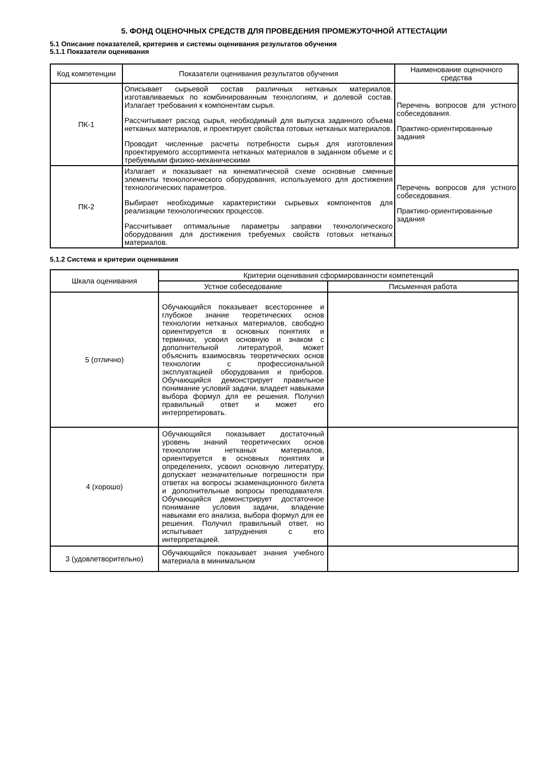5. ФОНД ОЦЕНОЧНЫХ СРЕДСТВ ДЛЯ ПРОВЕДЕНИЯ ПРОМЕЖУТОЧНОЙ АТТЕСТАЦИИ
5.1 Описание показателей, критериев и системы оценивания результатов обучения
5.1.1 Показатели оценивания
| Код компетенции | Показатели оценивания результатов обучения | Наименование оценочного средства |
| --- | --- | --- |
| ПК-1 | Описывает сырьевой состав различных нетканых материалов, изготавливаемых по комбинированным технологиям, и долевой состав. Излагает требования к компонентам сырья. Рассчитывает расход сырья, необходимый для выпуска заданного объема нетканых материалов, и проектирует свойства готовых нетканых материалов. Проводит численные расчеты потребности сырья для изготовления проектируемого ассортимента нетканых материалов в заданном объеме и с требуемыми физико-механическими | Перечень вопросов для устного собеседования. Практико-ориентированные задания |
| ПК-2 | Излагает и показывает на кинематической схеме основные сменные элементы технологического оборудования, используемого для достижения технологических параметров. Выбирает необходимые характеристики сырьевых компонентов для реализации технологических процессов. Рассчитывает оптимальные параметры заправки технологического оборудования для достижения требуемых свойств готовых нетканых материалов. | Перечень вопросов для устного собеседования. Практико-ориентированные задания |
5.1.2 Система и критерии оценивания
| Шкала оценивания | Критерии оценивания сформированности компетенций | |
| --- | --- | --- |
| | Устное собеседование | Письменная работа |
| 5 (отлично) | Обучающийся показывает всестороннее и глубокое знание теоретических основ технологии нетканых материалов, свободно ориентируется в основных понятиях и терминах, усвоил основную и знаком с дополнительной литературой, может объяснить взаимосвязь теоретических основ технологии с профессиональной эксплуатацией оборудования и приборов. Обучающийся демонстрирует правильное понимание условий задачи, владеет навыками выбора формул для ее решения. Получил правильный ответ и может его интерпретировать. | |
| 4 (хорошо) | Обучающийся показывает достаточный уровень знаний теоретических основ технологии нетканых материалов, ориентируется в основных понятиях и определениях, усвоил основную литературу, допускает незначительные погрешности при ответах на вопросы экзаменационного билета и дополнительные вопросы преподавателя. Обучающийся демонстрирует достаточное понимание условия задачи, владение навыками его анализа, выбора формул для ее решения. Получил правильный ответ, но испытывает затруднения с его интерпретацией. | |
| 3 (удовлетворительно) | Обучающийся показывает знания учебного материала в минимальном | |